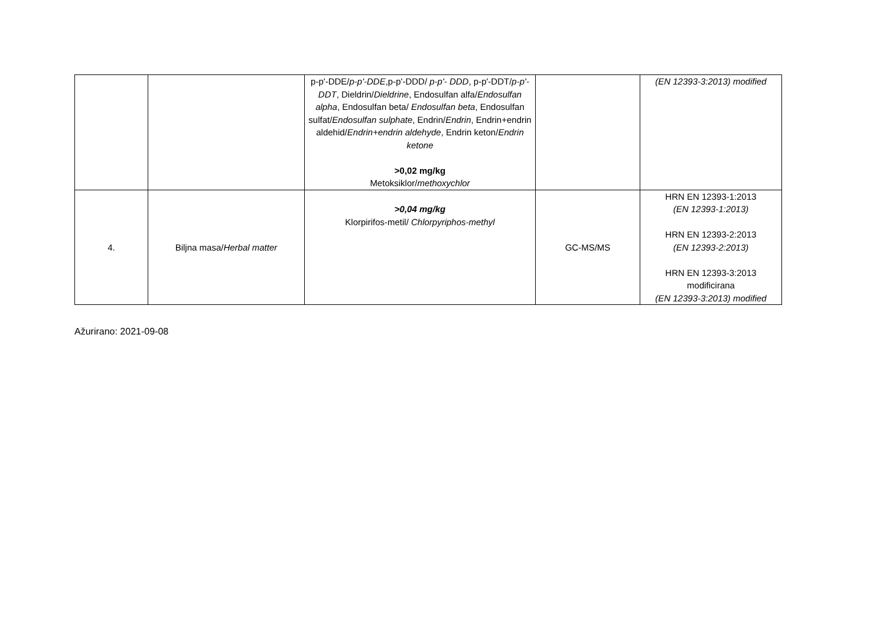| | | p-p'-DDE/ p-p'-DDE ,p-p'-DDD/ p-p'- DDD , p-p'-DDT/ p-p'-DDT , Dieldrin/ Dieldrine , Endosulfan alfa/ Endosulfan alpha , Endosulfan beta/ Endosulfan beta , Endosulfan sulfat/ Endosulfan sulphate , Endrin/ Endrin , Endrin+endrin aldehid/ Endrin+endrin aldehyde , Endrin keton/ Endrin ketone >0,02 mg/kg Metoksiklor/ methoxychlor | | (EN 12393-3:2013) modified |
| 4. | Biljna masa/ Herbal matter | >0,04 mg/kg Klorpirifos-metil/ Chlorpyriphos-methyl | GC-MS/MS | HRN EN 12393-1:2013 (EN 12393-1:2013) HRN EN 12393-2:2013 (EN 12393-2:2013) HRN EN 12393-3:2013 modificirana (EN 12393-3:2013) modified |
Ažurirano: 2021-09-08